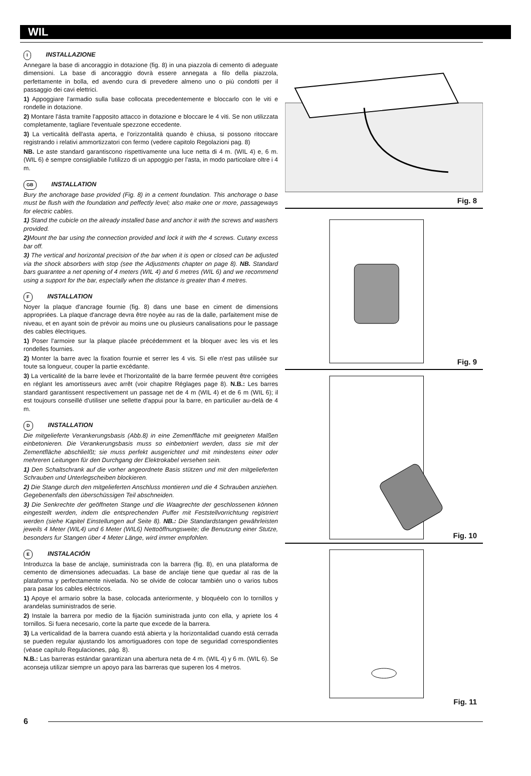WIL
I INSTALLAZIONE
Annegare la base di ancoraggio in dotazione (fig. 8) in una piazzola di cemento di adeguate dimensioni. La base di ancoraggio dovrà essere annegata a filo della piazzola, perfettamente in bolla, ed avendo cura di prevedere almeno uno o più condotti per il passaggio dei cavi elettrici.
1) Appoggiare l'armadio sulla base collocata precedentemente e bloccarlo con le viti e rondelle in dotazione.
2) Montare l'ásta tramite l'apposito attacco in dotazione e bloccare le 4 viti. Se non utilizzata completamente, tagliare l'eventuale spezzone eccedente.
3) La verticalità dell'asta aperta, e l'orizzontalità quando è chiusa, si possono ritoccare registrando i relativi ammortizzatori con fermo (vedere capitolo Regolazioni pag. 8)
NB. Le aste standard garantiscono rispettivamente una luce netta di 4 m. (WIL 4) e, 6 m. (WIL 6) è sempre consigliabile l'utilizzo di un appoggio per l'asta, in modo particolare oltre i 4 m.
GB INSTALLATION
Bury the anchorage base provided (Fig. 8) in a cement foundation. This anchorage o base must be flush with the foundation and peffectly level; also make one or more, passageways for electric cables.
1) Stand the cubicle on the already installed base and anchor it with the screws and washers provided.
2) Mount the bar using the connection provided and lock it with the 4 screws. Cutany excess bar off.
3) The vertical and horizontal precision of the bar when it is open or closed can be adjusted via the shock absorbers with stop (see the Adjustments chapter on page 8). NB. Standard bars guarantee a net opening of 4 meters (WIL 4) and 6 metres (WIL 6) and we recommend using a support for the bar, espec!ally when the distance is greater than 4 metres.
F INSTALLATION
Noyer la plaque d'ancrage fournie (fig. 8) dans une base en ciment de dimensions appropriées. La plaque d'ancrage devra être noyée au ras de la dalle, parfaitement mise de niveau, et en ayant soin de prévoir au moins une ou plusieurs canalisations pour le passage des cables électriques.
1) Poser l'armoire sur la plaque placée précédemment et la bloquer avec les vis et les rondelles fournies.
2) Monter la barre avec la fixation fournie et serrer les 4 vis. Si elle n'est pas utilisée sur toute sa longueur, couper la partie excédante.
3) La verticalité de la barre levée et l'horizontalité de la barre fermée peuvent être corrigées en réglant les amortisseurs avec arrêt (voir chapitre Réglages page 8). N.B.: Les barres standard garantissent respectivement un passage net de 4 m (WIL 4) et de 6 m (WIL 6); il est toujours conseillé d'utiliser une sellette d'appui pour la barre, en particulier au-delà de 4 m.
D INSTALLATION
Die mitgelieferte Verankerungsbasis (Abb.8) in eine Zemenffläche mit geeigneten Malßen einbetonieren. Die Verankerungsbasis muss so einbetoniert werden, dass sie mit der Zementfläche abschlielßt; sie muss perfekt ausgerichtet und mit mindestens einer oder mehreren Leitungen für den Durchgang der Elektrokabel versehen sein.
1) Den Schaltschrank auf die vorher angeordnete Basis stützen und mit den mitgelieferten Schrauben und Unterlegscheiben blockieren.
2) Die Stange durch den mitgelieferten Anschluss montieren und die 4 Schrauben anziehen. Gegebenenfalls den überschüssigen Teil abschneiden.
3) Die Senkrechte der geöffneten Stange und die Waagrechte der geschlossenen können eingestellt werden, indem die entsprechenden Puffer mit Feststellvorrichtung registriert werden (siehe Kapitel Einstellungen auf Seite 8). NB.: Die Standardstangen gewährleisten jeweils 4 Meter (WIL4) und 6 Meter (WIL6) Nettoöffnungsweite; die Benutzung einer Stutze, besonders fur Stangen über 4 Meter Länge, wird immer empfohlen.
E INSTALACIÓN
Introduzca la base de anclaje, suministrada con la barrera (fig. 8), en una plataforma de cemento de dimensiones adecuadas. La base de anclaje tiene que quedar al ras de la plataforma y perfectamente nivelada. No se olvide de colocar también uno o varios tubos para pasar los cables eléctricos.
1) Apoye el armario sobre la base, colocada anteriormente, y bloquéelo con lo tornillos y arandelas suministrados de serie.
2) Instale la barrera por medio de la fijación suministrada junto con ella, y apriete los 4 tornillos. Si fuera necesario, corte la parte que excede de la barrera.
3) La verticalidad de la barrera cuando está abierta y la horizontalidad cuando está cerrada se pueden regular ajustando los amortiguadores con tope de seguridad correspondientes (véase capítulo Regulaciones, pág. 8).
N.B.: Las barreras estándar garantizan una abertura neta de 4 m. (WIL 4) y 6 m. (WIL 6). Se aconseja utilizar siempre un apoyo para las barreras que superen los 4 metros.
Fig. 8
Fig. 9
Fig. 10
Fig. 11
6